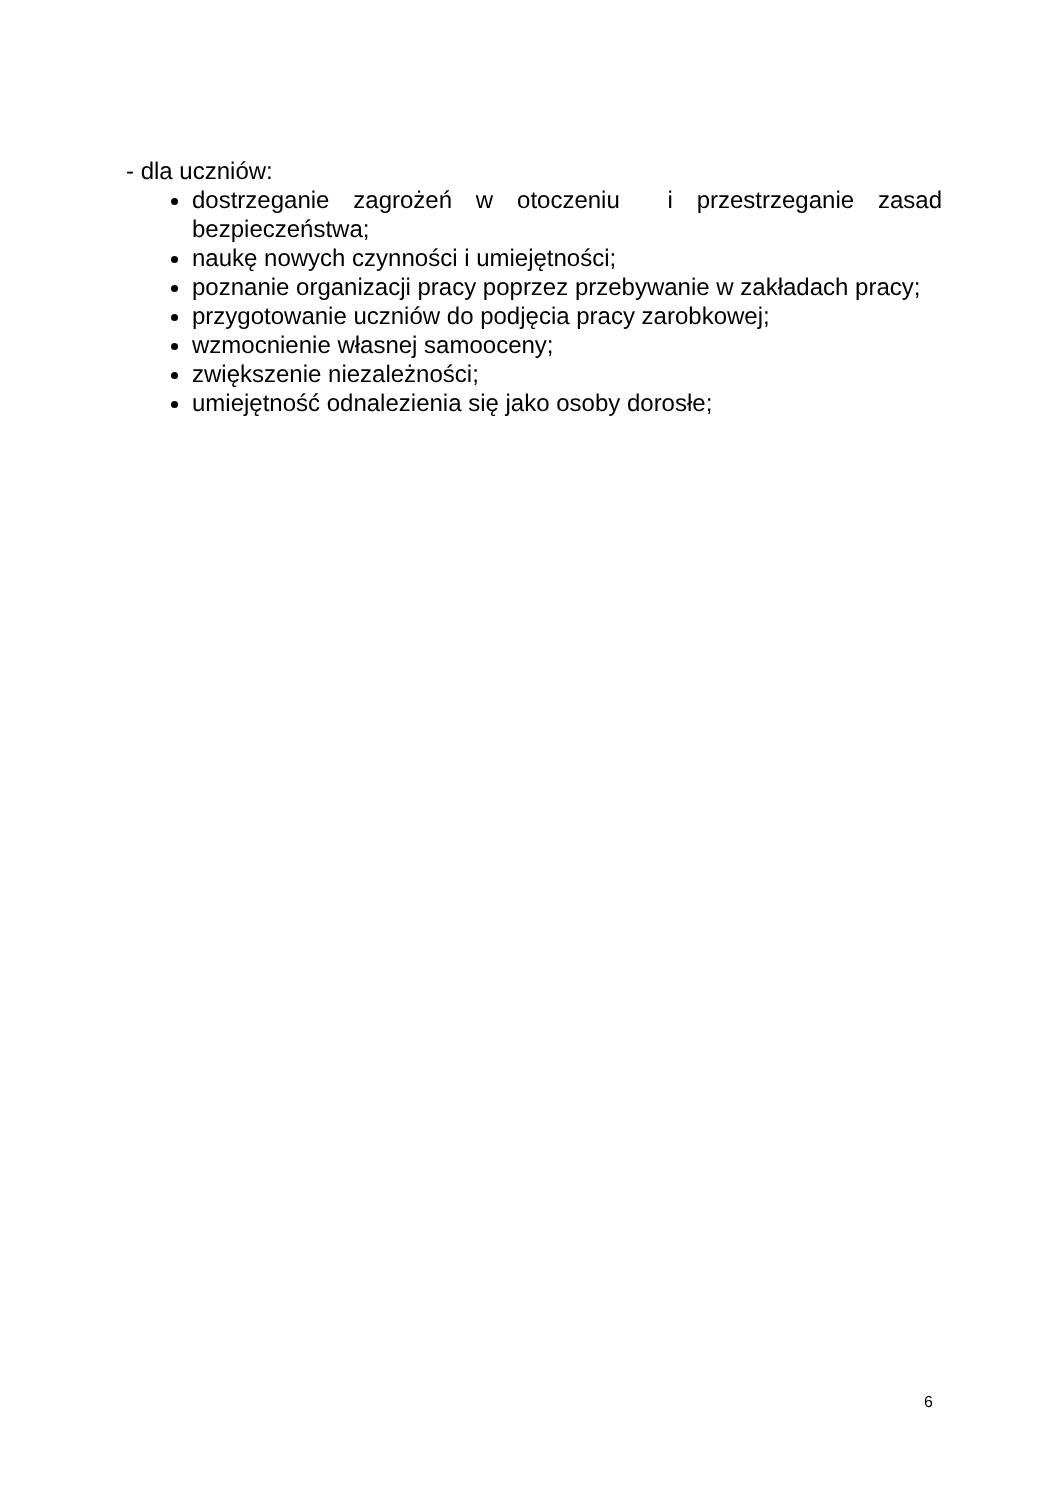- dla uczniów:
dostrzeganie zagrożeń w otoczeniu i przestrzeganie zasad bezpieczeństwa;
naukę nowych czynności i umiejętności;
poznanie organizacji pracy poprzez przebywanie w zakładach pracy;
przygotowanie uczniów do podjęcia pracy zarobkowej;
wzmocnienie własnej samooceny;
zwiększenie niezależności;
umiejętność odnalezienia się jako osoby dorosłe;
6